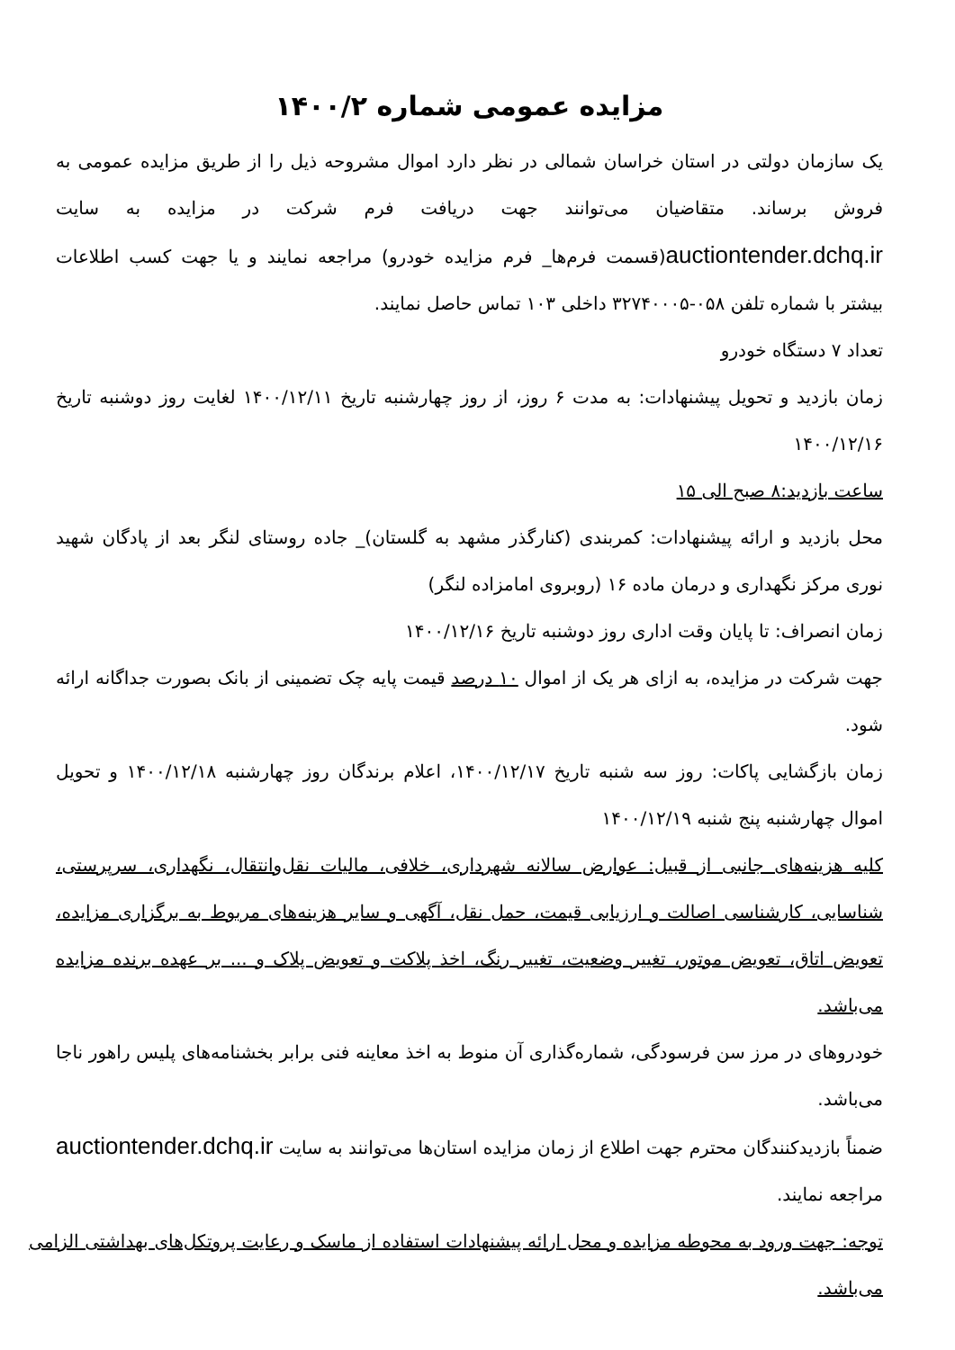مزایده عمومی شماره ۱۴۰۰/۲
یک سازمان دولتی در استان خراسان شمالی در نظر دارد اموال مشروحه ذیل را از طریق مزایده عمومی به فروش برساند. متقاضیان می‌توانند جهت دریافت فرم شرکت در مزایده به سایت auctiontender.dchq.ir(قسمت فرم‌ها_ فرم مزایده خودرو) مراجعه نمایند و یا جهت کسب اطلاعات بیشتر با شماره تلفن ۰۵۸-۳۲۷۴۰۰۰۵ داخلی ۱۰۳ تماس حاصل نمایند.
تعداد ۷ دستگاه خودرو
زمان بازدید و تحویل پیشنهادات: به مدت ۶ روز، از روز چهارشنبه تاریخ ۱۴۰۰/۱۲/۱۱ لغایت روز دوشنبه تاریخ ۱۴۰۰/۱۲/۱۶
ساعت بازدید:۸ صبح الی ۱۵
محل بازدید و ارائه پیشنهادات: کمربندی (کنارگذر مشهد به گلستان)_ جاده روستای لنگر بعد از پادگان شهید نوری مرکز نگهداری و درمان ماده ۱۶ (روبروی امامزاده لنگر)
زمان انصراف: تا پایان وقت اداری روز دوشنبه تاریخ ۱۴۰۰/۱۲/۱۶
جهت شرکت در مزایده، به ازای هر یک از اموال ۱۰ درصد قیمت پایه چک تضمینی از بانک بصورت جداگانه ارائه شود.
زمان بازگشایی پاکات: روز سه شنبه تاریخ ۱۴۰۰/۱۲/۱۷، اعلام برندگان روز چهارشنبه ۱۴۰۰/۱۲/۱۸ و تحویل اموال چهارشنبه پنج شنبه ۱۴۰۰/۱۲/۱۹
کلیه هزینه‌های جانبی از قبیل: عوارض سالانه شهرداری، خلافی، مالیات نقل‌وانتقال، نگهداری، سرپرستی، شناسایی، کارشناسی اصالت و ارزیابی قیمت، حمل نقل، آگهی و سایر هزینه‌های مربوط به برگزاری مزایده، تعویض اتاق، تعویض موتور، تغییر وضعیت، تغییر رنگ، اخذ پلاکت و تعویض پلاک و ... بر عهده برنده مزایده می‌باشد.
خودروهای در مرز سن فرسودگی، شماره‌گذاری آن منوط به اخذ معاینه فنی برابر بخشنامه‌های پلیس راهور ناجا می‌باشد.
ضمناً بازدیدکنندگان محترم جهت اطلاع از زمان مزایده استان‌ها می‌توانند به سایت auctiontender.dchq.ir مراجعه نمایند.
توجه: جهت ورود به محوطه مزایده و محل ارائه پیشنهادات استفاده از ماسک و رعایت پروتکل‌های بهداشتی الزامی می‌باشد.